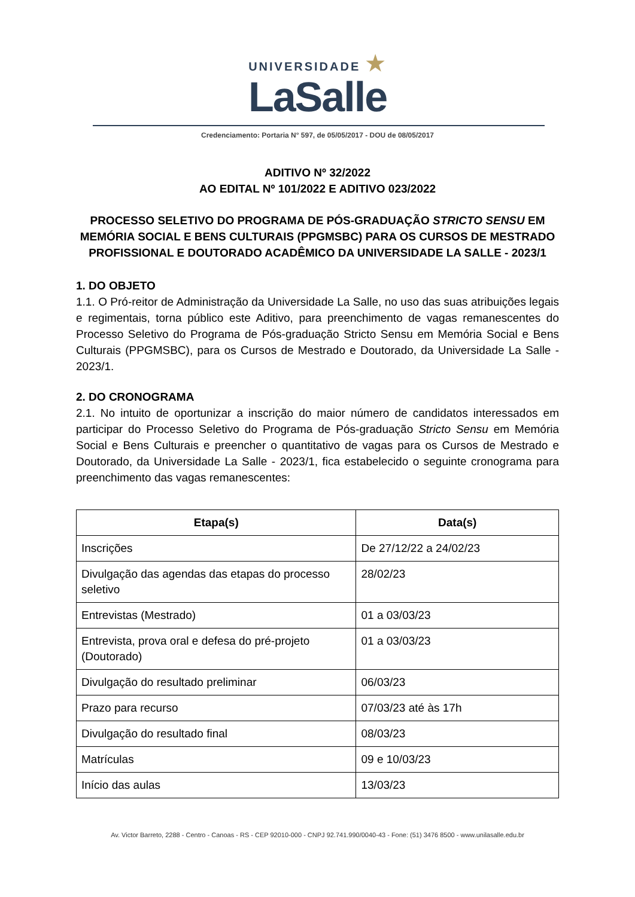UNIVERSIDADE ★
LaSalle
Credenciamento: Portaria N° 597, de 05/05/2017 - DOU de 08/05/2017
ADITIVO Nº 32/2022
AO EDITAL Nº 101/2022 E ADITIVO 023/2022
PROCESSO SELETIVO DO PROGRAMA DE PÓS-GRADUAÇÃO STRICTO SENSU EM MEMÓRIA SOCIAL E BENS CULTURAIS (PPGMSBC) PARA OS CURSOS DE MESTRADO PROFISSIONAL E DOUTORADO ACADÊMICO DA UNIVERSIDADE LA SALLE - 2023/1
1. DO OBJETO
1.1. O Pró-reitor de Administração da Universidade La Salle, no uso das suas atribuições legais e regimentais, torna público este Aditivo, para preenchimento de vagas remanescentes do Processo Seletivo do Programa de Pós-graduação Stricto Sensu em Memória Social e Bens Culturais (PPGMSBC), para os Cursos de Mestrado e Doutorado, da Universidade La Salle - 2023/1.
2. DO CRONOGRAMA
2.1. No intuito de oportunizar a inscrição do maior número de candidatos interessados em participar do Processo Seletivo do Programa de Pós-graduação Stricto Sensu em Memória Social e Bens Culturais e preencher o quantitativo de vagas para os Cursos de Mestrado e Doutorado, da Universidade La Salle - 2023/1, fica estabelecido o seguinte cronograma para preenchimento das vagas remanescentes:
| Etapa(s) | Data(s) |
| --- | --- |
| Inscrições | De 27/12/22 a 24/02/23 |
| Divulgação das agendas das etapas do processo seletivo | 28/02/23 |
| Entrevistas (Mestrado) | 01 a 03/03/23 |
| Entrevista, prova oral e defesa do pré-projeto (Doutorado) | 01 a 03/03/23 |
| Divulgação do resultado preliminar | 06/03/23 |
| Prazo para recurso | 07/03/23 até às 17h |
| Divulgação do resultado final | 08/03/23 |
| Matrículas | 09 e 10/03/23 |
| Início das aulas | 13/03/23 |
Av. Victor Barreto, 2288 - Centro - Canoas - RS - CEP 92010-000 - CNPJ 92.741.990/0040-43 - Fone: (51) 3476 8500 - www.unilasalle.edu.br